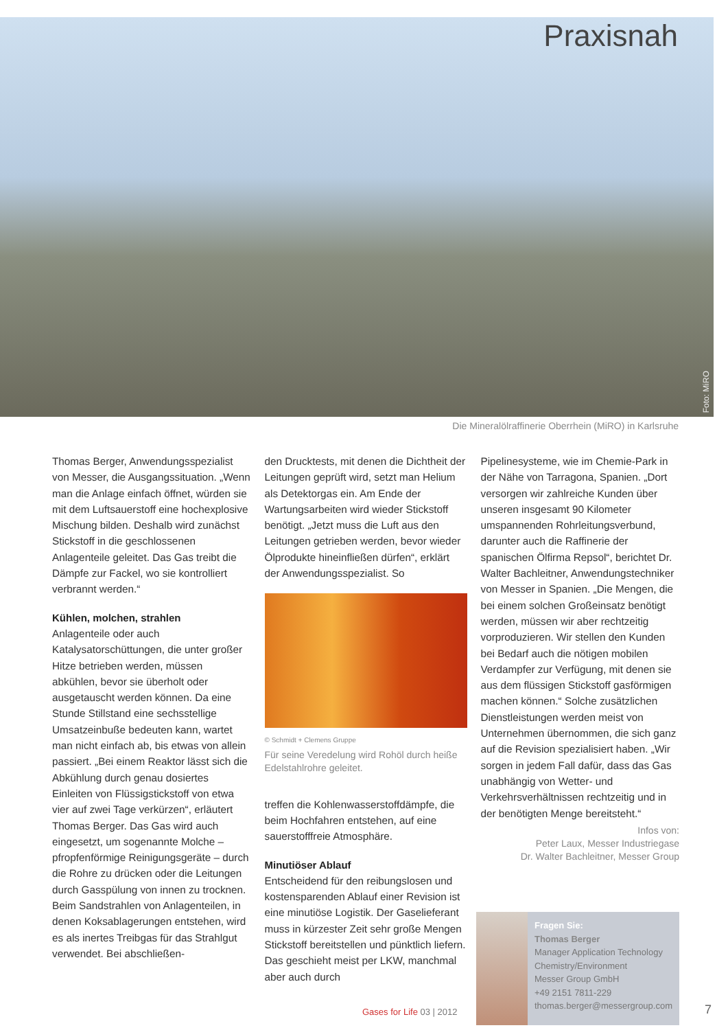Praxisnah
Foto: MiRO
Die Mineralölraffinerie Oberrhein (MiRO) in Karlsruhe
Thomas Berger, Anwendungsspezialist von Messer, die Ausgangssituation. „Wenn man die Anlage einfach öffnet, würden sie mit dem Luftsauerstoff eine hochexplosive Mischung bilden. Deshalb wird zunächst Stickstoff in die geschlossenen Anlagenteile geleitet. Das Gas treibt die Dämpfe zur Fackel, wo sie kontrolliert verbrannt werden.“
Kühlen, molchen, strahlen
Anlagenteile oder auch Katalysatorschüttungen, die unter großer Hitze betrieben werden, müssen abkühlen, bevor sie überholt oder ausgetauscht werden können. Da eine Stunde Stillstand eine sechsstellige Umsatzeinbuße bedeuten kann, wartet man nicht einfach ab, bis etwas von allein passiert. „Bei einem Reaktor lässt sich die Abkühlung durch genau dosiertes Einleiten von Flüssigstickstoff von etwa vier auf zwei Tage verkürzen“, erläutert Thomas Berger. Das Gas wird auch eingesetzt, um sogenannte Molche – pfropfenförmige Reinigungsgeräte – durch die Rohre zu drücken oder die Leitungen durch Gasspülung von innen zu trocknen. Beim Sandstrahlen von Anlagenteilen, in denen Koksablagerungen entstehen, wird es als inertes Treibgas für das Strahlgut verwendet. Bei abschließen-
den Drucktests, mit denen die Dichtheit der Leitungen geprüft wird, setzt man Helium als Detektorgas ein. Am Ende der Wartungsarbeiten wird wieder Stickstoff benötigt. „Jetzt muss die Luft aus den Leitungen getrieben werden, bevor wieder Ölprodukte hineinfließen dürfen“, erklärt der Anwendungsspezialist. So
© Schmidt + Clemens Gruppe
Für seine Veredelung wird Rohöl durch heiße Edelstahlrohre geleitet.
treffen die Kohlenwasserstoffdämpfe, die beim Hochfahren entstehen, auf eine sauerstofffreie Atmosphäre.
Minutiöser Ablauf
Entscheidend für den reibungslosen und kostensparenden Ablauf einer Revision ist eine minutiöse Logistik. Der Gaselieferant muss in kürzester Zeit sehr große Mengen Stickstoff bereitstellen und pünktlich liefern. Das geschieht meist per LKW, manchmal aber auch durch
Pipelinesysteme, wie im Chemie-Park in der Nähe von Tarragona, Spanien. „Dort versorgen wir zahlreiche Kunden über unseren insgesamt 90 Kilometer umspannenden Rohrleitungsverbund, darunter auch die Raffinerie der spanischen Ölfirma Repsol“, berichtet Dr. Walter Bachleitner, Anwendungstechniker von Messer in Spanien. „Die Mengen, die bei einem solchen Großeinsatz benötigt werden, müssen wir aber rechtzeitig vorproduzieren. Wir stellen den Kunden bei Bedarf auch die nötigen mobilen Verdampfer zur Verfügung, mit denen sie aus dem flüssigen Stickstoff gasförmigen machen können.“ Solche zusätzlichen Dienstleistungen werden meist von Unternehmen übernommen, die sich ganz auf die Revision spezialisiert haben. „Wir sorgen in jedem Fall dafür, dass das Gas unabhängig von Wetter- und Verkehrsverhältnissen rechtzeitig und in der benötigten Menge bereitsteht.“
Infos von:
Peter Laux, Messer Industriegase
Dr. Walter Bachleitner, Messer Group
Fragen Sie:
Thomas Berger
Manager Application Technology
Chemistry/Environment
Messer Group GmbH
+49 2151 7811-229
thomas.berger@messergroup.com
Gases for Life 03 | 2012 7